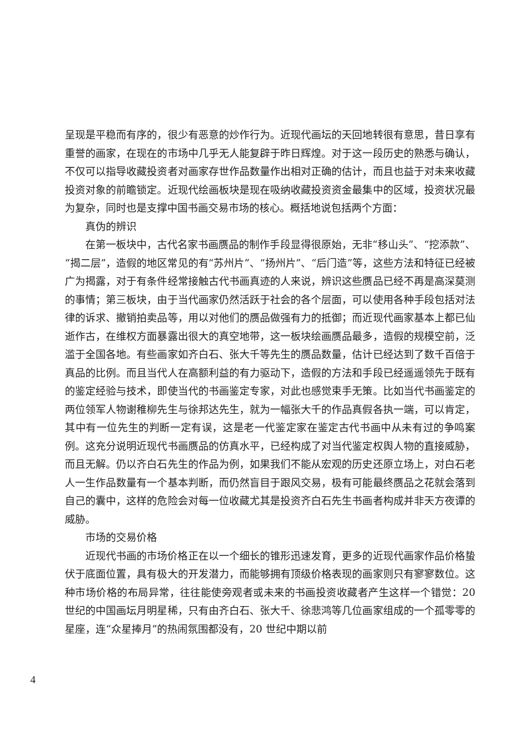呈现是平稳而有序的，很少有恶意的炒作行为。近现代画坛的天回地转很有意思，昔日享有重誉的画家，在现在的市场中几乎无人能复辟于昨日辉煌。对于这一段历史的熟悉与确认，不仅可以指导收藏投资者对画家存世作品数量作出相对正确的估计，而且也益于对未来收藏投资对象的前瞻锁定。近现代绘画板块是现在吸纳收藏投资资金最集中的区域，投资状况最为复杂，同时也是支撑中国书画交易市场的核心。概括地说包括两个方面：
真伪的辨识
在第一板块中，古代名家书画赝品的制作手段显得很原始，无非“移山头”、“挖添款”、“揭二层”，造假的地区常见的有“苏州片”、“扬州片”、“后门造”等，这些方法和特征已经被广为揭露，对于有条件经常接触古代书画真迹的人来说，辨识这些赝品已经不再是高深莫测的事情；第三板块，由于当代画家仍然活跃于社会的各个层面，可以使用各种手段包括对法律的诉求、撤销拍卖品等，用以对他们的赝品做强有力的抵御；而近现代画家基本上都已仙逝作古，在维权方面暴露出很大的真空地带，这一板块绘画赝品最多，造假的规模空前，泛滥于全国各地。有些画家如齐白石、张大千等先生的赝品数量，估计已经达到了数千百倍于真品的比例。而且当代人在高额利益的有力驱动下，造假的方法和手段已经遥遥领先于既有的鉴定经验与技术，即使当代的书画鉴定专家，对此也感觉束手无策。比如当代书画鉴定的两位领军人物谢稚柳先生与徐邦达先生，就为一幅张大千的作品真假各执一端，可以肯定，其中有一位先生的判断一定有误，这是老一代鉴定家在鉴定古代书画中从未有过的争鸣案例。这充分说明近现代书画赝品的仿真水平，已经构成了对当代鉴定权舆人物的直接威胁，而且无解。仍以齐白石先生的作品为例，如果我们不能从宏观的历史还原立场上，对白石老人一生作品数量有一个基本判断，而仍然盲目于跟风交易，极有可能最终赝品之花就会落到自己的囊中，这样的危险会对每一位收藏尤其是投资齐白石先生书画者构成并非天方夜谭的威胁。
市场的交易价格
近现代书画的市场价格正在以一个细长的锥形迅速发育，更多的近现代画家作品价格蛰伏于底面位置，具有极大的开发潜力，而能够拥有顶级价格表现的画家则只有寥寥数位。这种市场价格的布局异常，往往能使旁观者或未来的书画投资收藏者产生这样一个错觉：20 世纪的中国画坛月明星稀，只有由齐白石、张大千、徐悲鸿等几位画家组成的一个孤零零的星座，连“众星捧月”的热闹氛围都没有，20 世纪中期以前
4